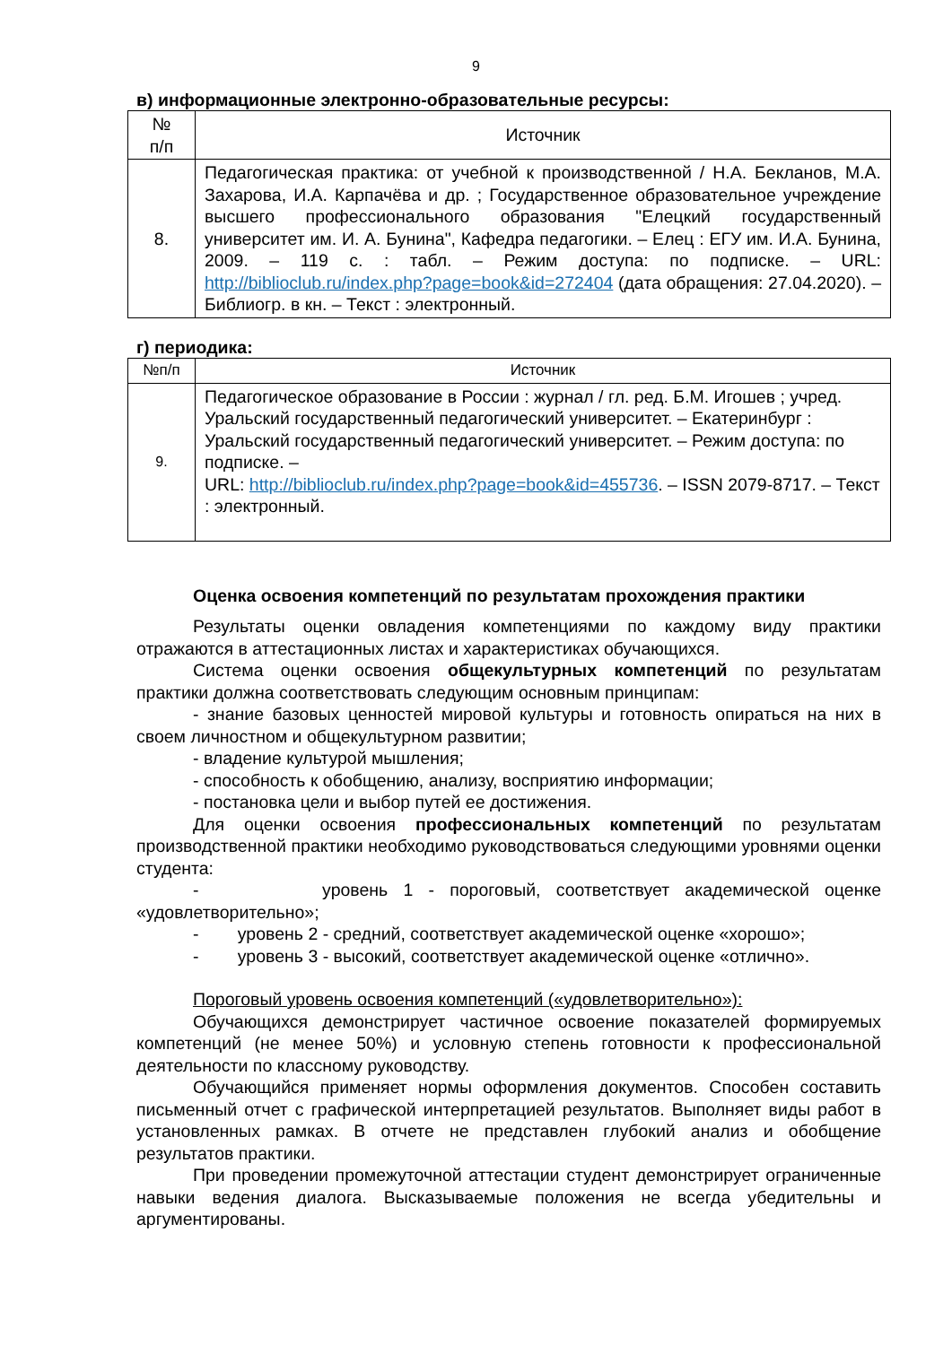9
в) информационные электронно-образовательные ресурсы:
| № п/п | Источник |
| --- | --- |
| 8. | Педагогическая практика: от учебной к производственной / Н.А. Бекланов, М.А. Захарова, И.А. Карпачёва и др. ; Государственное образовательное учреждение высшего профессионального образования "Елецкий государственный университет им. И. А. Бунина", Кафедра педагогики. – Елец : ЕГУ им. И.А. Бунина, 2009. – 119 с. : табл. – Режим доступа: по подписке. – URL: http://biblioclub.ru/index.php?page=book&id=272404 (дата обращения: 27.04.2020). – Библиогр. в кн. – Текст : электронный. |
г) периодика:
| №п/п | Источник |
| --- | --- |
| 9. | Педагогическое образование в России : журнал / гл. ред. Б.М. Игошев ; учред. Уральский государственный педагогический университет. – Екатеринбург : Уральский государственный педагогический университет. – Режим доступа: по подписке. – URL: http://biblioclub.ru/index.php?page=book&id=455736 . – ISSN 2079-8717. – Текст : электронный. |
Оценка освоения компетенций по результатам прохождения практики
Результаты оценки овладения компетенциями по каждому виду практики отражаются в аттестационных листах и характеристиках обучающихся.
Система оценки освоения общекультурных компетенций по результатам практики должна соответствовать следующим основным принципам:
- знание базовых ценностей мировой культуры и готовность опираться на них в своем личностном и общекультурном развитии;
- владение культурой мышления;
- способность к обобщению, анализу, восприятию информации;
- постановка цели и выбор путей ее достижения.
Для оценки освоения профессиональных компетенций по результатам производственной практики необходимо руководствоваться следующими уровнями оценки студента:
- уровень 1 - пороговый, соответствует академической оценке «удовлетворительно»;
- уровень 2 - средний, соответствует академической оценке «хорошо»;
- уровень 3 - высокий, соответствует академической оценке «отлично».
Пороговый уровень освоения компетенций («удовлетворительно»):
Обучающихся демонстрирует частичное освоение показателей формируемых компетенций (не менее 50%) и условную степень готовности к профессиональной деятельности по классному руководству.
Обучающийся применяет нормы оформления документов. Способен составить письменный отчет с графической интерпретацией результатов. Выполняет виды работ в установленных рамках. В отчете не представлен глубокий анализ и обобщение результатов практики.
При проведении промежуточной аттестации студент демонстрирует ограниченные навыки ведения диалога. Высказываемые положения не всегда убедительны и аргументированы.